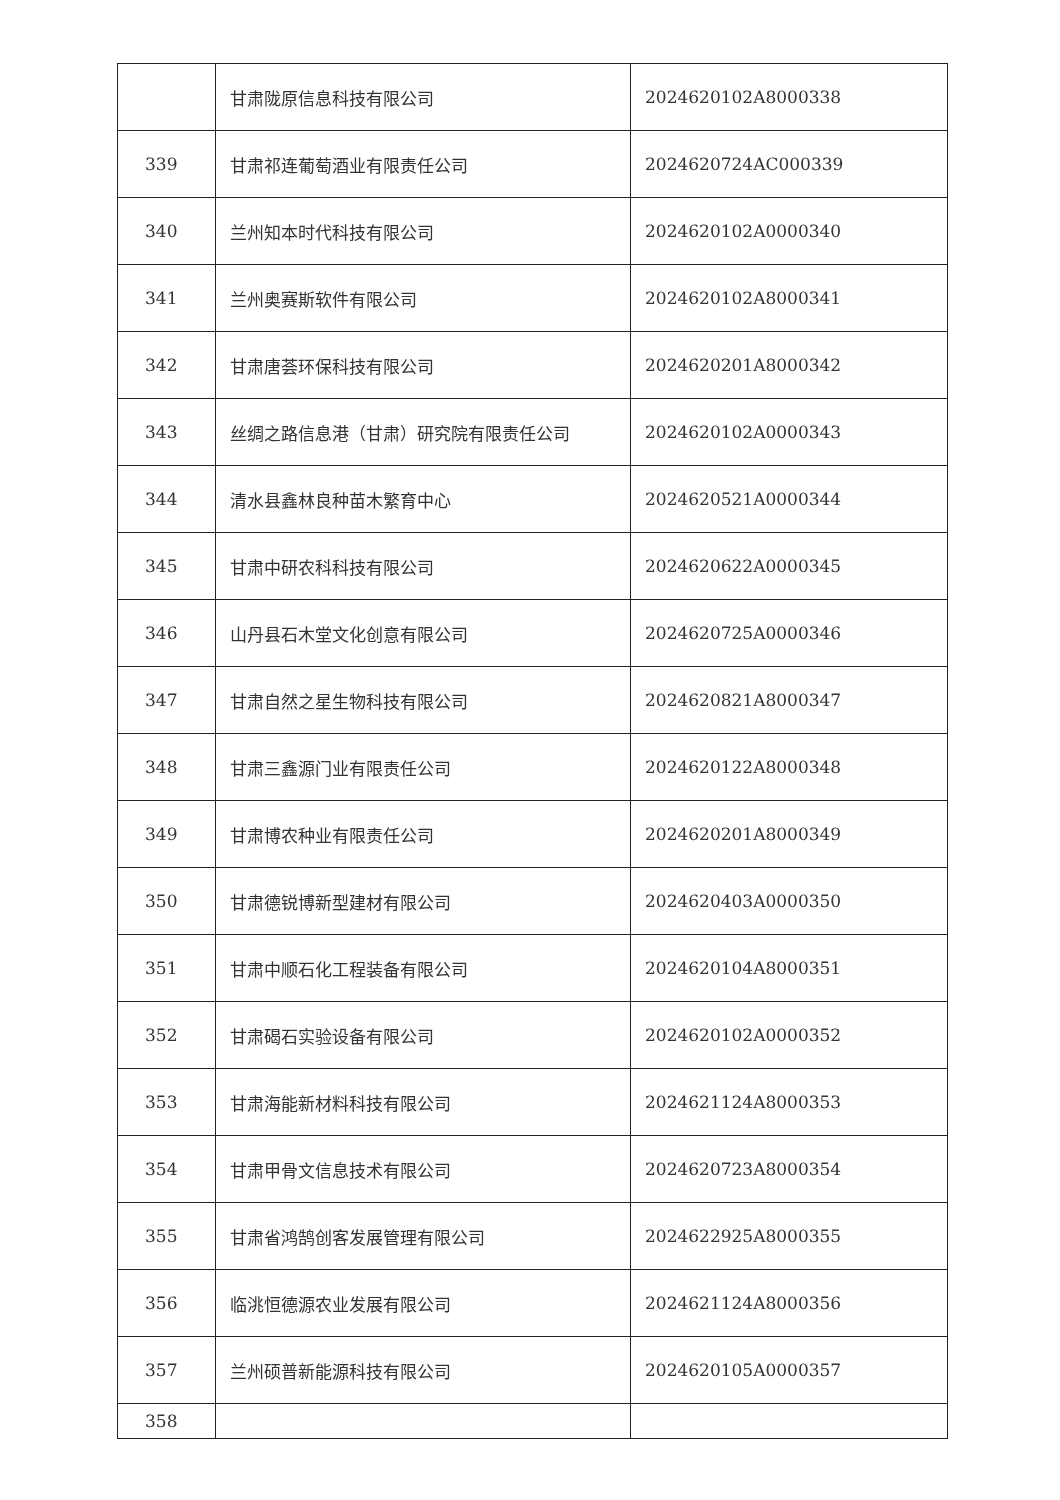| | 甘肃陇原信息科技有限公司 | 2024620102A8000338 |
| 339 | 甘肃祁连葡萄酒业有限责任公司 | 2024620724AC000339 |
| 340 | 兰州知本时代科技有限公司 | 2024620102A0000340 |
| 341 | 兰州奥赛斯软件有限公司 | 2024620102A8000341 |
| 342 | 甘肃唐荟环保科技有限公司 | 2024620201A8000342 |
| 343 | 丝绸之路信息港（甘肃）研究院有限责任公司 | 2024620102A0000343 |
| 344 | 清水县鑫林良种苗木繁育中心 | 2024620521A0000344 |
| 345 | 甘肃中研农科科技有限公司 | 2024620622A0000345 |
| 346 | 山丹县石木堂文化创意有限公司 | 2024620725A0000346 |
| 347 | 甘肃自然之星生物科技有限公司 | 2024620821A8000347 |
| 348 | 甘肃三鑫源门业有限责任公司 | 2024620122A8000348 |
| 349 | 甘肃博农种业有限责任公司 | 2024620201A8000349 |
| 350 | 甘肃德锐博新型建材有限公司 | 2024620403A0000350 |
| 351 | 甘肃中顺石化工程装备有限公司 | 2024620104A8000351 |
| 352 | 甘肃碣石实验设备有限公司 | 2024620102A0000352 |
| 353 | 甘肃海能新材料科技有限公司 | 2024621124A8000353 |
| 354 | 甘肃甲骨文信息技术有限公司 | 2024620723A8000354 |
| 355 | 甘肃省鸿鹄创客发展管理有限公司 | 2024622925A8000355 |
| 356 | 临洮恒德源农业发展有限公司 | 2024621124A8000356 |
| 357 | 兰州硕普新能源科技有限公司 | 2024620105A0000357 |
| 358 | | |